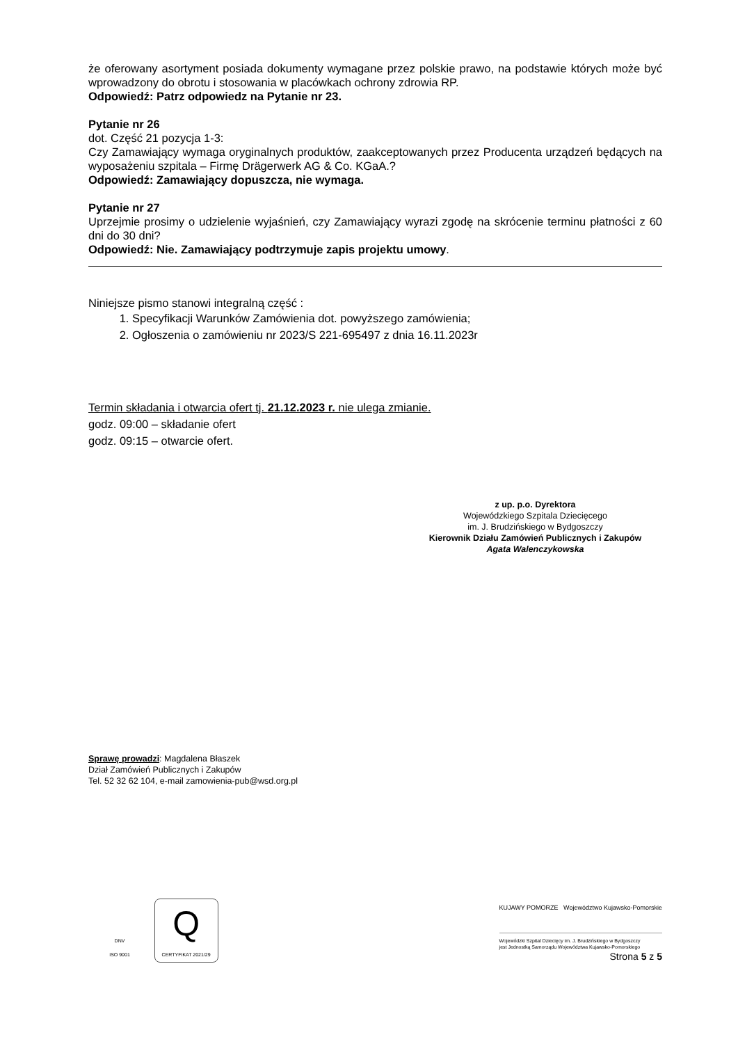że oferowany asortyment posiada dokumenty wymagane przez polskie prawo, na podstawie których może być wprowadzony do obrotu i stosowania w placówkach ochrony zdrowia RP.
Odpowiedź: Patrz odpowiedz na Pytanie nr 23.
Pytanie nr 26
dot. Część 21 pozycja 1-3:
Czy Zamawiający wymaga oryginalnych produktów, zaakceptowanych przez Producenta urządzeń będących na wyposażeniu szpitala – Firmę Drägerwerk AG & Co. KGaA.?
Odpowiedź: Zamawiający dopuszcza, nie wymaga.
Pytanie nr 27
Uprzejmie prosimy o udzielenie wyjaśnień, czy Zamawiający wyrazi zgodę na skrócenie terminu płatności z 60 dni do 30 dni?
Odpowiedź: Nie. Zamawiający podtrzymuje zapis projektu umowy.
Niniejsze pismo stanowi integralną część :
1. Specyfikacji Warunków Zamówienia dot. powyższego zamówienia;
2. Ogłoszenia o zamówieniu nr 2023/S 221-695497 z dnia 16.11.2023r
Termin składania i otwarcia ofert tj. 21.12.2023 r. nie ulega zmianie.
godz. 09:00 – składanie ofert
godz. 09:15 – otwarcie ofert.
z up. p.o. Dyrektora
Wojewódzkiego Szpitala Dziecięcego
im. J. Brudzińskiego w Bydgoszczy
Kierownik Działu Zamówień Publicznych i Zakupów
Agata Walenczykowska
Sprawę prowadzi: Magdalena Błaszek
Dział Zamówień Publicznych i Zakupów
Tel. 52 32 62 104, e-mail zamowienia-pub@wsd.org.pl
DNV
ISO 9001 Q
CERTYFIKAT 2021/29
KUJAWY POMORZE Województwo Kujawsko-Pomorskie
Wojewódzki Szpital Dziecięcy im. J. Brudzińskiego w Bydgoszczy
jest Jednostką Samorządu Województwa Kujawsko-Pomorskiego
Strona 5 z 5